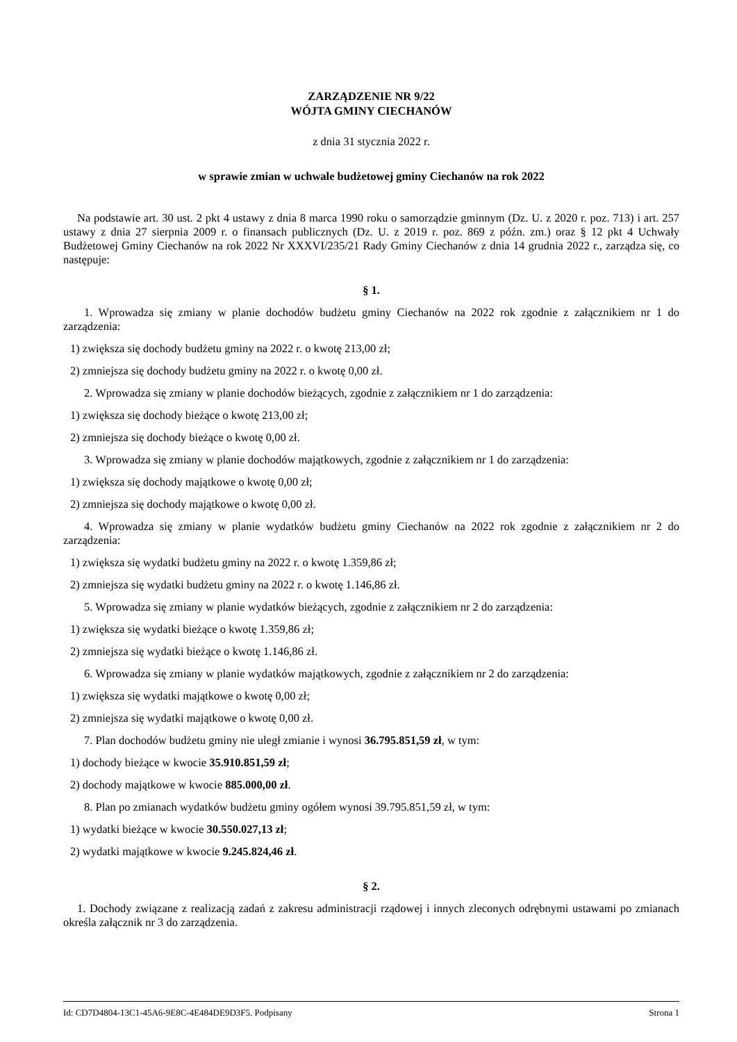ZARZĄDZENIE NR 9/22
WÓJTA GMINY CIECHANÓW
z dnia 31 stycznia 2022 r.
w sprawie zmian w uchwale budżetowej gminy Ciechanów na rok 2022
Na podstawie art. 30 ust. 2 pkt 4 ustawy z dnia 8 marca 1990 roku o samorządzie gminnym (Dz. U. z 2020 r. poz. 713) i art. 257 ustawy z dnia 27 sierpnia 2009 r. o finansach publicznych (Dz. U. z 2019 r. poz. 869 z późn. zm.) oraz § 12 pkt 4 Uchwały Budżetowej Gminy Ciechanów na rok 2022 Nr XXXVI/235/21 Rady Gminy Ciechanów z dnia 14 grudnia 2022 r., zarządza się, co następuje:
§ 1.
1. Wprowadza się zmiany w planie dochodów budżetu gminy Ciechanów na 2022 rok zgodnie z załącznikiem nr 1 do zarządzenia:
1) zwiększa się dochody budżetu gminy na 2022 r. o kwotę 213,00 zł;
2) zmniejsza się dochody budżetu gminy na 2022 r. o kwotę 0,00 zł.
2. Wprowadza się zmiany w planie dochodów bieżących, zgodnie z załącznikiem nr 1 do zarządzenia:
1) zwiększa się dochody bieżące o kwotę 213,00 zł;
2) zmniejsza się dochody bieżące o kwotę 0,00 zł.
3. Wprowadza się zmiany w planie dochodów majątkowych, zgodnie z załącznikiem nr 1 do zarządzenia:
1) zwiększa się dochody majątkowe o kwotę 0,00 zł;
2) zmniejsza się dochody majątkowe o kwotę 0,00 zł.
4. Wprowadza się zmiany w planie wydatków budżetu gminy Ciechanów na 2022 rok zgodnie z załącznikiem nr 2 do zarządzenia:
1) zwiększa się wydatki budżetu gminy na 2022 r. o kwotę 1.359,86 zł;
2) zmniejsza się wydatki budżetu gminy na 2022 r. o kwotę 1.146,86 zł.
5. Wprowadza się zmiany w planie wydatków bieżących, zgodnie z załącznikiem nr 2 do zarządzenia:
1) zwiększa się wydatki bieżące o kwotę 1.359,86 zł;
2) zmniejsza się wydatki bieżące o kwotę 1.146,86 zł.
6. Wprowadza się zmiany w planie wydatków majątkowych, zgodnie z załącznikiem nr 2 do zarządzenia:
1) zwiększa się wydatki majątkowe o kwotę 0,00 zł;
2) zmniejsza się wydatki majątkowe o kwotę 0,00 zł.
7. Plan dochodów budżetu gminy nie uległ zmianie i wynosi 36.795.851,59 zł, w tym:
1) dochody bieżące w kwocie 35.910.851,59 zł;
2) dochody majątkowe w kwocie 885.000,00 zł.
8. Plan po zmianach wydatków budżetu gminy ogółem wynosi 39.795.851,59 zł, w tym:
1) wydatki bieżące w kwocie 30.550.027,13 zł;
2) wydatki majątkowe w kwocie 9.245.824,46 zł.
§ 2.
1. Dochody związane z realizacją zadań z zakresu administracji rządowej i innych zleconych odrębnymi ustawami po zmianach określa załącznik nr 3 do zarządzenia.
Id: CD7D4804-13C1-45A6-9E8C-4E484DE9D3F5. Podpisany Strona 1